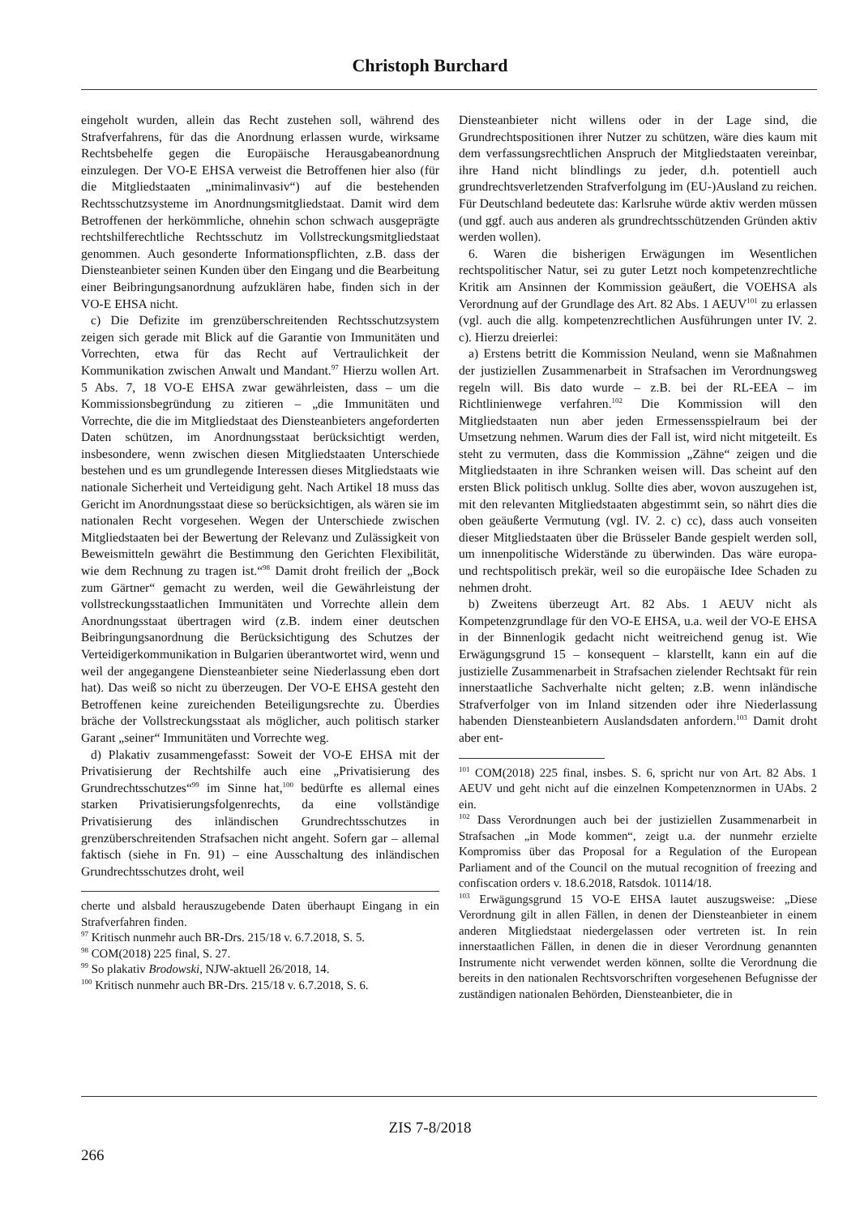Christoph Burchard
eingeholt wurden, allein das Recht zustehen soll, während des Strafverfahrens, für das die Anordnung erlassen wurde, wirksame Rechtsbehelfe gegen die Europäische Herausgabeanordnung einzulegen. Der VO-E EHSA verweist die Betroffenen hier also (für die Mitgliedstaaten „minimalinvasiv“) auf die bestehenden Rechtsschutzsysteme im Anordnungsmitgliedstaat. Damit wird dem Betroffenen der herkömmliche, ohnehin schon schwach ausgeprägte rechtshilferechtliche Rechtsschutz im Vollstreckungsmitgliedstaat genommen. Auch gesonderte Informationspflichten, z.B. dass der Diensteanbieter seinen Kunden über den Eingang und die Bearbeitung einer Beibringungsanordnung aufzuklären habe, finden sich in der VO-E EHSA nicht.
c) Die Defizite im grenzüberschreitenden Rechtsschutzsystem zeigen sich gerade mit Blick auf die Garantie von Immunitäten und Vorrechten, etwa für das Recht auf Vertraulichkeit der Kommunikation zwischen Anwalt und Mandant.<sup>97</sup> Hierzu wollen Art. 5 Abs. 7, 18 VO-E EHSA zwar gewährleisten, dass – um die Kommissionsbegründung zu zitieren – „die Immunitäten und Vorrechte, die die im Mitgliedstaat des Diensteanbieters angeforderten Daten schützen, im Anordnungsstaat berücksichtigt werden, insbesondere, wenn zwischen diesen Mitgliedstaaten Unterschiede bestehen und es um grundlegende Interessen dieses Mitgliedstaats wie nationale Sicherheit und Verteidigung geht. Nach Artikel 18 muss das Gericht im Anordnungsstaat diese so berücksichtigen, als wären sie im nationalen Recht vorgesehen. Wegen der Unterschiede zwischen Mitgliedstaaten bei der Bewertung der Relevanz und Zulässigkeit von Beweismitteln gewährt die Bestimmung den Gerichten Flexibilität, wie dem Rechnung zu tragen ist.“<sup>98</sup> Damit droht freilich der „Bock zum Gärtner“ gemacht zu werden, weil die Gewährleistung der vollstreckungsstaatlichen Immunitäten und Vorrechte allein dem Anordnungsstaat übertragen wird (z.B. indem einer deutschen Beibringungsanordnung die Berücksichtigung des Schutzes der Verteidigerkommunikation in Bulgarien überantwortet wird, wenn und weil der angegangene Diensteanbieter seine Niederlassung eben dort hat). Das weiß so nicht zu überzeugen. Der VO-E EHSA gesteht den Betroffenen keine zureichenden Beteiligungsrechte zu. Überdies bräche der Vollstreckungsstaat als möglicher, auch politisch starker Garant „seiner“ Immunitäten und Vorrechte weg.
d) Plakativ zusammengefasst: Soweit der VO-E EHSA mit der Privatisierung der Rechtshilfe auch eine „Privatisierung des Grundrechtsschutzes“<sup>99</sup> im Sinne hat,<sup>100</sup> bedürfte es allemal eines starken Privatisierungsfolgenrechts, da eine vollständige Privatisierung des inländischen Grundrechtsschutzes in grenzüberschreitenden Strafsachen nicht angeht. Sofern gar – allemal faktisch (siehe in Fn. 91) – eine Ausschaltung des inländischen Grundrechtsschutzes droht, weil
cherte und alsbald herauszugebende Daten überhaupt Eingang in ein Strafverfahren finden.
<sup>97</sup> Kritisch nunmehr auch BR-Drs. 215/18 v. 6.7.2018, S. 5.
<sup>98</sup> COM(2018) 225 final, S. 27.
<sup>99</sup> So plakativ Brodowski, NJW-aktuell 26/2018, 14.
<sup>100</sup> Kritisch nunmehr auch BR-Drs. 215/18 v. 6.7.2018, S. 6.
Diensteanbieter nicht willens oder in der Lage sind, die Grundrechtspositionen ihrer Nutzer zu schützen, wäre dies kaum mit dem verfassungsrechtlichen Anspruch der Mitgliedstaaten vereinbar, ihre Hand nicht blindlings zu jeder, d.h. potentiell auch grundrechtsverletzenden Strafverfolgung im (EU-)Ausland zu reichen. Für Deutschland bedeutete das: Karlsruhe würde aktiv werden müssen (und ggf. auch aus anderen als grundrechtsschützenden Gründen aktiv werden wollen).
6. Waren die bisherigen Erwägungen im Wesentlichen rechtspolitischer Natur, sei zu guter Letzt noch kompetenzrechtliche Kritik am Ansinnen der Kommission geäußert, die VOEHSA als Verordnung auf der Grundlage des Art. 82 Abs. 1 AEUV<sup>101</sup> zu erlassen (vgl. auch die allg. kompetenzrechtlichen Ausführungen unter IV. 2. c). Hierzu dreierlei:
a) Erstens betritt die Kommission Neuland, wenn sie Maßnahmen der justiziellen Zusammenarbeit in Strafsachen im Verordnungsweg regeln will. Bis dato wurde – z.B. bei der RL-EEA – im Richtlinienwege verfahren.<sup>102</sup> Die Kommission will den Mitgliedstaaten nun aber jeden Ermessensspielraum bei der Umsetzung nehmen. Warum dies der Fall ist, wird nicht mitgeteilt. Es steht zu vermuten, dass die Kommission „Zähne“ zeigen und die Mitgliedstaaten in ihre Schranken weisen will. Das scheint auf den ersten Blick politisch unklug. Sollte dies aber, wovon auszugehen ist, mit den relevanten Mitgliedstaaten abgestimmt sein, so nährt dies die oben geäußerte Vermutung (vgl. IV. 2. c) cc), dass auch vonseiten dieser Mitgliedstaaten über die Brüsseler Bande gespielt werden soll, um innenpolitische Widerstände zu überwinden. Das wäre europa- und rechtspolitisch prekär, weil so die europäische Idee Schaden zu nehmen droht.
b) Zweitens überzeugt Art. 82 Abs. 1 AEUV nicht als Kompetenzgrundlage für den VO-E EHSA, u.a. weil der VO-E EHSA in der Binnenlogik gedacht nicht weitreichend genug ist. Wie Erwägungsgrund 15 – konsequent – klarstellt, kann ein auf die justizielle Zusammenarbeit in Strafsachen zielender Rechtsakt für rein innerstaatliche Sachverhalte nicht gelten; z.B. wenn inländische Strafverfolger von im Inland sitzenden oder ihre Niederlassung habenden Diensteanbietern Auslandsdaten anfordern.<sup>103</sup> Damit droht aber ent-
<sup>101</sup> COM(2018) 225 final, insbes. S. 6, spricht nur von Art. 82 Abs. 1 AEUV und geht nicht auf die einzelnen Kompetenznormen in UAbs. 2 ein.
<sup>102</sup> Dass Verordnungen auch bei der justiziellen Zusammenarbeit in Strafsachen „in Mode kommen“, zeigt u.a. der nunmehr erzielte Kompromiss über das Proposal for a Regulation of the European Parliament and of the Council on the mutual recognition of freezing and confiscation orders v. 18.6.2018, Ratsdok. 10114/18.
<sup>103</sup> Erwägungsgrund 15 VO-E EHSA lautet auszugsweise: „Diese Verordnung gilt in allen Fällen, in denen der Diensteanbieter in einem anderen Mitgliedstaat niedergelassen oder vertreten ist. In rein innerstaatlichen Fällen, in denen die in dieser Verordnung genannten Instrumente nicht verwendet werden können, sollte die Verordnung die bereits in den nationalen Rechtsvorschriften vorgesehenen Befugnisse der zuständigen nationalen Behörden, Diensteanbieter, die in
ZIS 7-8/2018
266